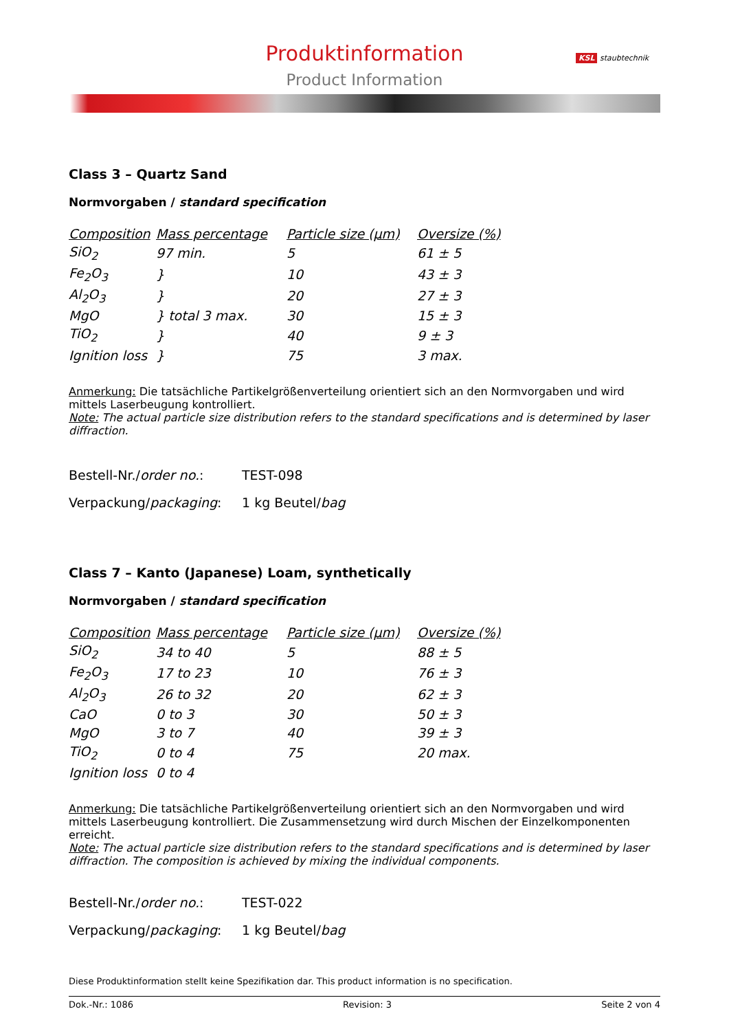Produktinformation
Product Information
KSL staubtechnik
Class 3 – Quartz Sand
Normvorgaben / standard specification
| Composition | Mass percentage | Particle size (µm) | Oversize (%) |
| --- | --- | --- | --- |
| SiO<sub>2</sub> | 97 min. | 5 | 61 ± 5 |
| Fe<sub>2</sub>O<sub>3</sub> | } | 10 | 43 ± 3 |
| Al<sub>2</sub>O<sub>3</sub> | } | 20 | 27 ± 3 |
| MgO | } total 3 max. | 30 | 15 ± 3 |
| TiO<sub>2</sub> | } | 40 | 9 ± 3 |
| Ignition loss | } | 75 | 3 max. |
Anmerkung: Die tatsächliche Partikelgrößenverteilung orientiert sich an den Normvorgaben und wird mittels Laserbeugung kontrolliert.
Note: The actual particle size distribution refers to the standard specifications and is determined by laser diffraction.
Bestell-Nr./order no.: TEST-098
Verpackung/packaging: 1 kg Beutel/bag
Class 7 – Kanto (Japanese) Loam, synthetically
Normvorgaben / standard specification
| Composition | Mass percentage | Particle size (µm) | Oversize (%) |
| --- | --- | --- | --- |
| SiO<sub>2</sub> | 34 to 40 | 5 | 88 ± 5 |
| Fe<sub>2</sub>O<sub>3</sub> | 17 to 23 | 10 | 76 ± 3 |
| Al<sub>2</sub>O<sub>3</sub> | 26 to 32 | 20 | 62 ± 3 |
| CaO | 0 to 3 | 30 | 50 ± 3 |
| MgO | 3 to 7 | 40 | 39 ± 3 |
| TiO<sub>2</sub> | 0 to 4 | 75 | 20 max. |
| Ignition loss | 0 to 4 | | |
Anmerkung: Die tatsächliche Partikelgrößenverteilung orientiert sich an den Normvorgaben und wird mittels Laserbeugung kontrolliert. Die Zusammensetzung wird durch Mischen der Einzelkomponenten erreicht.
Note: The actual particle size distribution refers to the standard specifications and is determined by laser diffraction. The composition is achieved by mixing the individual components.
Bestell-Nr./order no.: TEST-022
Verpackung/packaging: 1 kg Beutel/bag
Diese Produktinformation stellt keine Spezifikation dar. This product information is no specification.
Dok.-Nr.: 1086 Revision: 3 Seite 2 von 4